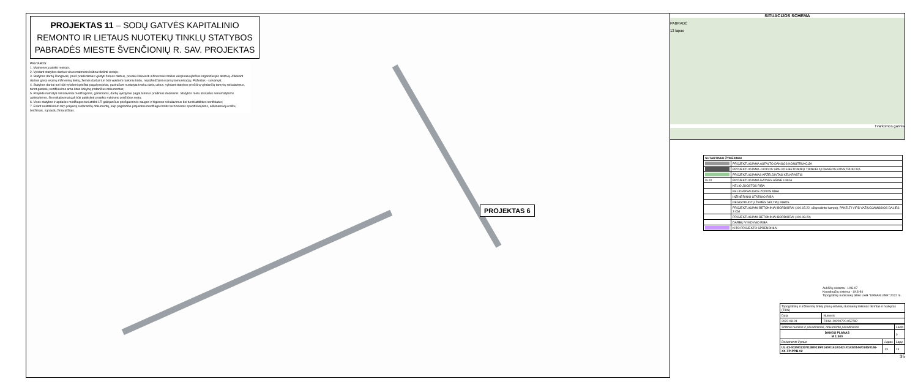PROJEKTAS 11 – SODŲ GATVĖS KAPITALINIO REMONTO IR LIETAUS NUOTEKŲ TINKLŲ STATYBOS PABRADĖS MIESTE ŠVENČIONIŲ R. SAV. PROJEKTAS
PASTABOS:
1. Matmenys pateikti metrais;
2. Vykdant statybos darbus visus matmenis būtina tikslinti vietoje;
3. Statybos darbų Rangovas, prieš pradėdamas vykdyti žemės darbus, privalo išsikviesti inžinerinius tinklus eksploatuojančios organizacijos atstovą. Atliekant darbus greta esamų inžinerinių tinklų, žemės darbai turi būti vykdomi rankiniu būdu, nepažeidžiant esamų komunikacijų. Pažeidus - sutvarkyti;
4. Statybos darbai turi būti vykdomi griežtai pagal projektą, pasirašant nustatyta tvarka darbų aktus, vykdant statybos priežiūrą vykdančių tarnybų reikalavimus, turint gaminių sertifikavimo arba kitus kokybę įrodančius dokumentus;
5. Projekte numatyti reikalavimai medžiagoms, gaminiams, darbų vykdymui pagal turimus pradinius duomenis. Statybos metu atsiradus nenumatytoms aplinkybėms, šie reikalavimai gali būti patikslinti projekto vykdymo priežiūros metu;
6. Visos statybos ir apdailos medžiagos turi atitikti LR galiojančius priešgaisrinės saugos ir higienos reikalavimus bei turėti atitikties sertifikatus;
7. Esant neatitikimam tarp projektą sudarančių dokumentų, kaip pagrindine projektine medžiaga remtis techninėmis specifikacijomis, aiškinamuoju raštu, brėžiniais, sąnaudų žiniaraščiais.
PROJEKTAS 6
SITUACIJOS SCHEMA
PABRADĖ
13 lapas
Tvarkomos gatvės
| SUTARTINIAI ŽYMĖJIMAI | |
| --- | --- |
| | PROJEKTUOJAMA ASFALTO DANGOS KONSTRUKCIJA |
| | PROJEKTUOJAMA JUODOS SPALVOS BETONINIŲ TRINKELIŲ DANGOS KONSTRUKCIJA |
| | PROJEKTUOJAMAS APŽELDINTAS KELKRAŠTIS |
| 0+20 | PROJEKTUOJAMA GATVĖS AŠINĖ LINIJA |
| | KELIO JUOSTOS RIBA |
| | KELIO APSAUGOS ZONOS RIBA |
| | INŽINERINIO STATINIO RIBA |
| | REGISTRUOTŲ ŽEMĖS SKLYPŲ RIBOS |
| | PROJEKTUOJAMI BETONINIAI BORDIŪRAI (100.15.22, užapvalinto kampo), PAKELTI VIRŠ VAŽIUOJAMOSIOS DALIES 3 CM |
| | PROJEKTUOJAMI BETONINIAI BORDIŪRAI (100.08.20) |
| | DARBŲ VYKDYMO RIBA |
| | KITO PROJEKTO SPRENDINIAI |
Aukščių sistema - LAS-07
Koordinačių sistema - LKS-94
Topografinę nuotrauką atliko UAB "URBAN LINE" 2022 m.
| Topografinių ir inžinerinių tinklų planų erdvinių duomenų teikimas tikrintas ir tvarkytas (TIIIS) | |
| Data | Numeris |
| 2022-08-01 | TIIIS1-20220720-052782 |
| Statinio numeris ir pavadinimas, dokumento pavadinimas | | Laida |
| DANGŲ PLANAS M 1:500 | | 0 |
| Dokumento žymuo | Lapas | Lapų |
| UL-23-0039/0137/0138/0139/0140/0141/0142/ /0143/0144/0145/0146-XX-TP-PP.B-02 | 13 | 13 |
35